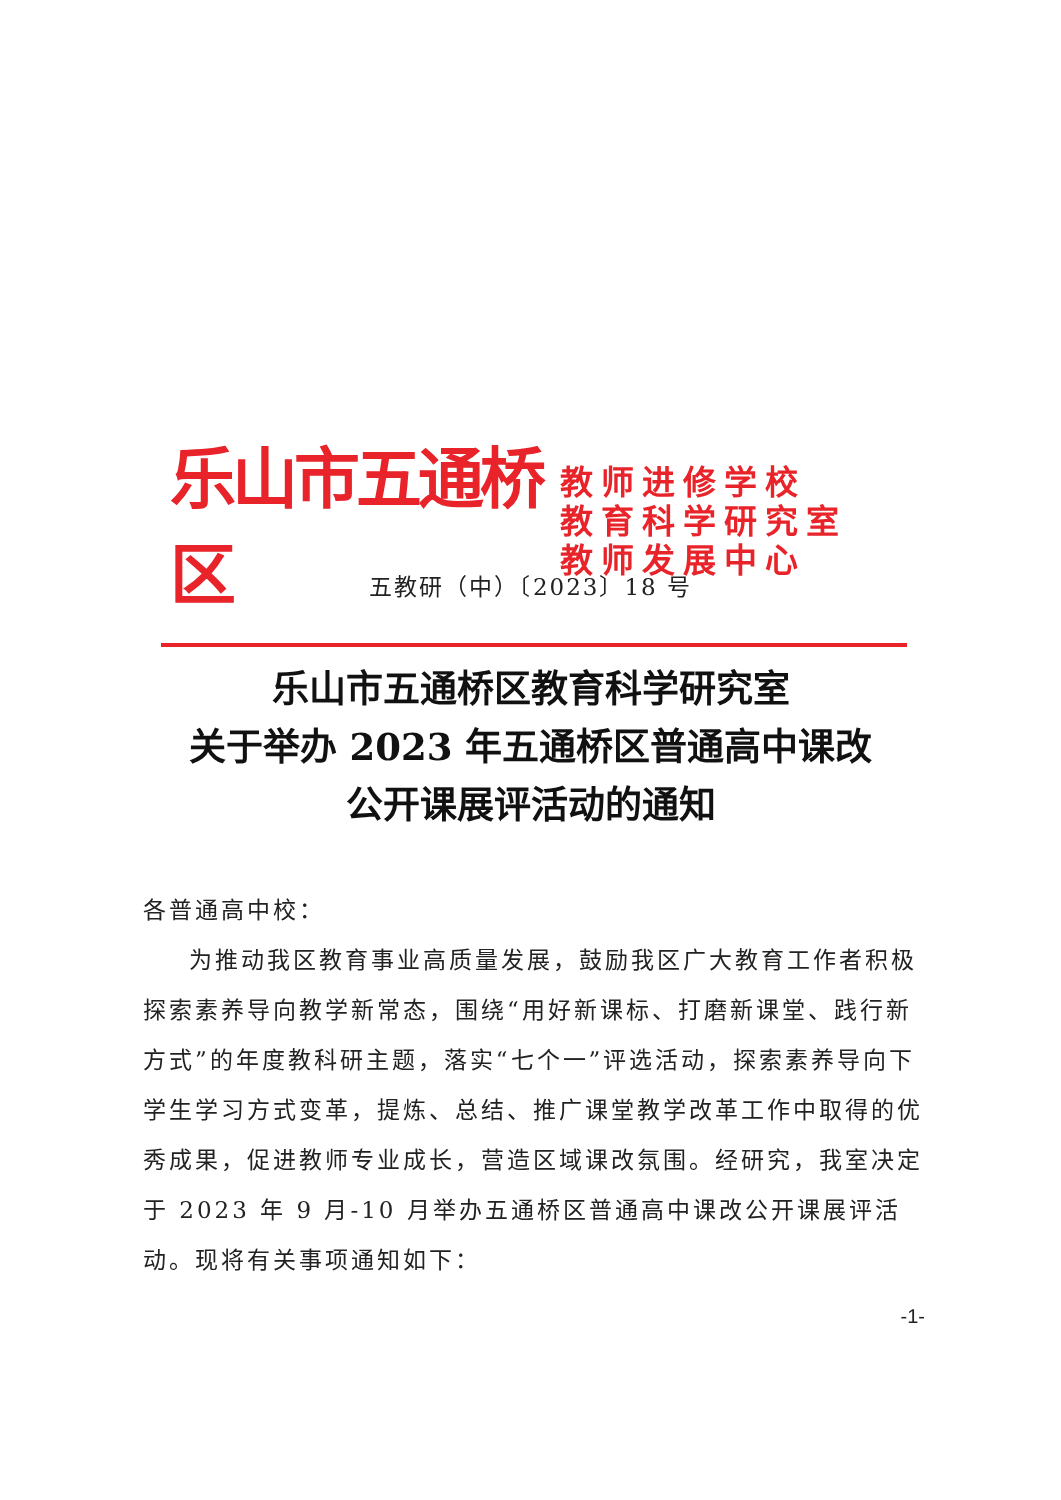乐山市五通桥区
教师进修学校
教育科学研究室
教师发展中心
五教研（中）〔2023〕18 号
乐山市五通桥区教育科学研究室
关于举办 2023 年五通桥区普通高中课改
公开课展评活动的通知
各普通高中校：
为推动我区教育事业高质量发展，鼓励我区广大教育工作者积极探索素养导向教学新常态，围绕“用好新课标、打磨新课堂、践行新方式”的年度教科研主题，落实“七个一”评选活动，探索素养导向下学生学习方式变革，提炼、总结、推广课堂教学改革工作中取得的优秀成果，促进教师专业成长，营造区域课改氛围。经研究，我室决定于 2023 年 9 月-10 月举办五通桥区普通高中课改公开课展评活动。现将有关事项通知如下：
-1-